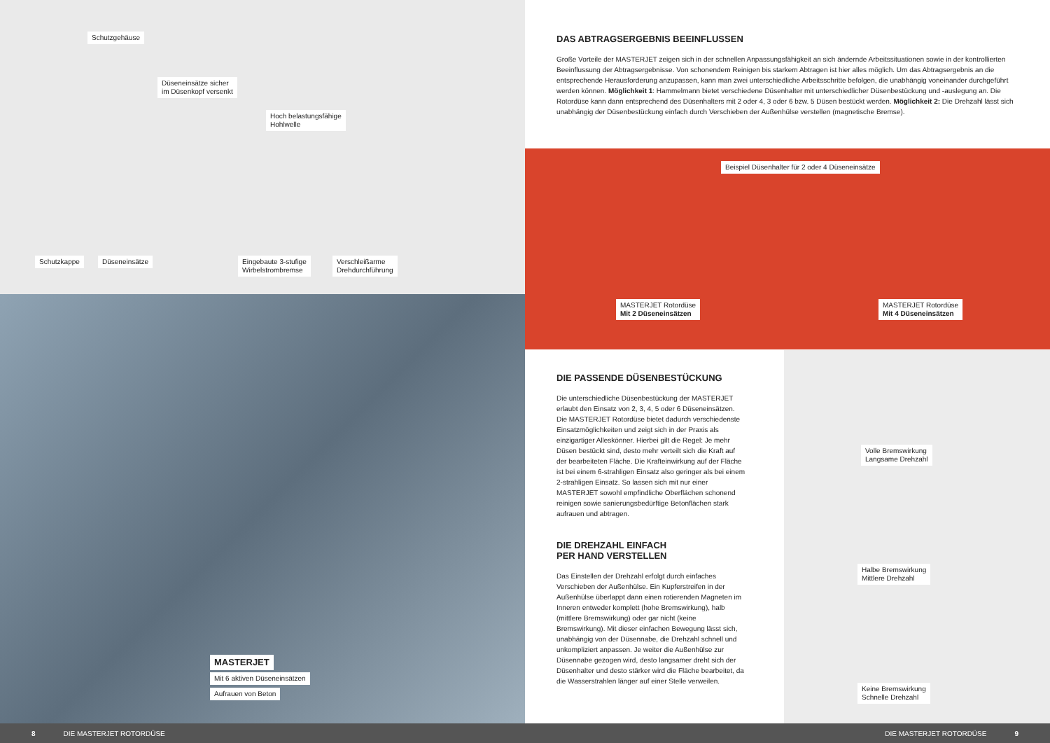Schutzgehäuse
Düseneinsätze sicher
im Düsenkopf versenkt
Hoch belastungsfähige
Hohlwelle
Schutzkappe Düseneinsätze
Eingebaute 3-stufige
Wirbelstrombremse
Verschleißarme
Drehdurchführung
MASTERJET
Mit 6 aktiven Düseneinsätzen
Aufrauen von Beton
DAS ABTRAGSERGEBNIS BEEINFLUSSEN
Große Vorteile der MASTERJET zeigen sich in der schnellen Anpassungsfähigkeit an sich ändernde Arbeitssituationen sowie in der kontrollierten Beeinflussung der Abtragsergebnisse. Von schonendem Reinigen bis starkem Abtragen ist hier alles möglich. Um das Abtragsergebnis an die entsprechende Herausforderung anzupassen, kann man zwei unterschiedliche Arbeitsschritte befolgen, die unabhängig voneinander durchgeführt werden können. Möglichkeit 1: Hammelmann bietet verschiedene Düsenhalter mit unterschiedlicher Düsenbestückung und -auslegung an. Die Rotordüse kann dann entsprechend des Düsenhalters mit 2 oder 4, 3 oder 6 bzw. 5 Düsen bestückt werden. Möglichkeit 2: Die Drehzahl lässt sich unabhängig der Düsenbestückung einfach durch Verschieben der Außenhülse verstellen (magnetische Bremse).
Beispiel Düsenhalter für 2 oder 4 Düseneinsätze
MASTERJET Rotordüse
Mit 2 Düseneinsätzen
MASTERJET Rotordüse
Mit 4 Düseneinsätzen
Volle Bremswirkung
Langsame Drehzahl
Halbe Bremswirkung
Mittlere Drehzahl
Keine Bremswirkung
Schnelle Drehzahl
DIE PASSENDE DÜSENBESTÜCKUNG
Die unterschiedliche Düsenbestückung der MASTERJET erlaubt den Einsatz von 2, 3, 4, 5 oder 6 Düseneinsätzen. Die MASTERJET Rotordüse bietet dadurch verschiedenste Einsatzmöglichkeiten und zeigt sich in der Praxis als einzigartiger Alleskönner. Hierbei gilt die Regel: Je mehr Düsen bestückt sind, desto mehr verteilt sich die Kraft auf der bearbeiteten Fläche. Die Krafteinwirkung auf der Fläche ist bei einem 6-strahligen Einsatz also geringer als bei einem 2-strahligen Einsatz. So lassen sich mit nur einer MASTERJET sowohl empfindliche Oberflächen schonend reinigen sowie sanierungsbedürftige Betonflächen stark aufrauen und abtragen.
DIE DREHZAHL EINFACH
PER HAND VERSTELLEN
Das Einstellen der Drehzahl erfolgt durch einfaches Verschieben der Außenhülse. Ein Kupferstreifen in der Außenhülse überlappt dann einen rotierenden Magneten im Inneren entweder komplett (hohe Bremswirkung), halb (mittlere Bremswirkung) oder gar nicht (keine Bremswirkung). Mit dieser einfachen Bewegung lässt sich, unabhängig von der Düsennabe, die Drehzahl schnell und unkompliziert anpassen. Je weiter die Außenhülse zur Düsennabe gezogen wird, desto langsamer dreht sich der Düsenhalter und desto stärker wird die Fläche bearbeitet, da die Wasserstrahlen länger auf einer Stelle verweilen.
8 DIE MASTERJET ROTORDÜSE DIE MASTERJET ROTORDÜSE 9